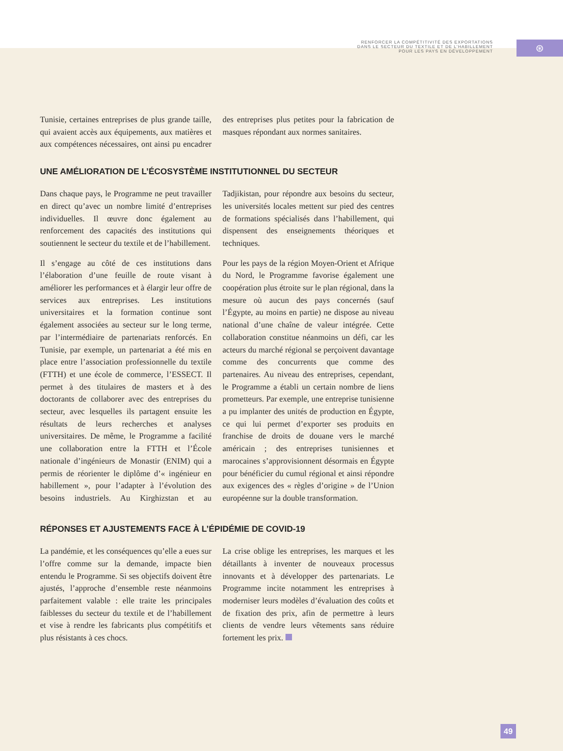RENFORCER LA COMPÉTITIVITÉ DES EXPORTATIONS
DANS LE SECTEUR DU TEXTILE ET DE L’HABILLEMENT
POUR LES PAYS EN DÉVELOPPEMENT
⊛
Tunisie, certaines entreprises de plus grande taille, qui avaient accès aux équipements, aux matières et aux compétences nécessaires, ont ainsi pu encadrer des entreprises plus petites pour la fabrication de masques répondant aux normes sanitaires.
UNE AMÉLIORATION DE L’ÉCOSYSTÈME INSTITUTIONNEL DU SECTEUR
Dans chaque pays, le Programme ne peut travailler en direct qu’avec un nombre limité d’entreprises individuelles. Il œuvre donc également au renforcement des capacités des institutions qui soutiennent le secteur du textile et de l’habillement.
Il s’engage au côté de ces institutions dans l’élaboration d’une feuille de route visant à améliorer les performances et à élargir leur offre de services aux entreprises. Les institutions universitaires et la formation continue sont également associées au secteur sur le long terme, par l’intermédiaire de partenariats renforcés. En Tunisie, par exemple, un partenariat a été mis en place entre l’association professionnelle du textile (FTTH) et une école de commerce, l’ESSECT. Il permet à des titulaires de masters et à des doctorants de collaborer avec des entreprises du secteur, avec lesquelles ils partagent ensuite les résultats de leurs recherches et analyses universitaires. De même, le Programme a facilité une collaboration entre la FTTH et l’École nationale d’ingénieurs de Monastir (ENIM) qui a permis de réorienter le diplôme d’« ingénieur en habillement », pour l’adapter à l’évolution des besoins industriels. Au Kirghizstan et au Tadjikistan, pour répondre aux besoins du secteur, les universités locales mettent sur pied des centres de formations spécialisés dans l’habillement, qui dispensent des enseignements théoriques et techniques.
Pour les pays de la région Moyen-Orient et Afrique du Nord, le Programme favorise également une coopération plus étroite sur le plan régional, dans la mesure où aucun des pays concernés (sauf l’Égypte, au moins en partie) ne dispose au niveau national d’une chaîne de valeur intégrée. Cette collaboration constitue néanmoins un défi, car les acteurs du marché régional se perçoivent davantage comme des concurrents que comme des partenaires. Au niveau des entreprises, cependant, le Programme a établi un certain nombre de liens prometteurs. Par exemple, une entreprise tunisienne a pu implanter des unités de production en Égypte, ce qui lui permet d’exporter ses produits en franchise de droits de douane vers le marché américain ; des entreprises tunisiennes et marocaines s’approvisionnent désormais en Égypte pour bénéficier du cumul régional et ainsi répondre aux exigences des « règles d’origine » de l’Union européenne sur la double transformation.
RÉPONSES ET AJUSTEMENTS FACE À L’ÉPIDÉMIE DE COVID-19
La pandémie, et les conséquences qu’elle a eues sur l’offre comme sur la demande, impacte bien entendu le Programme. Si ses objectifs doivent être ajustés, l’approche d’ensemble reste néanmoins parfaitement valable : elle traite les principales faiblesses du secteur du textile et de l’habillement et vise à rendre les fabricants plus compétitifs et plus résistants à ces chocs.
La crise oblige les entreprises, les marques et les détaillants à inventer de nouveaux processus innovants et à développer des partenariats. Le Programme incite notamment les entreprises à moderniser leurs modèles d’évaluation des coûts et de fixation des prix, afin de permettre à leurs clients de vendre leurs vêtements sans réduire fortement les prix.
49